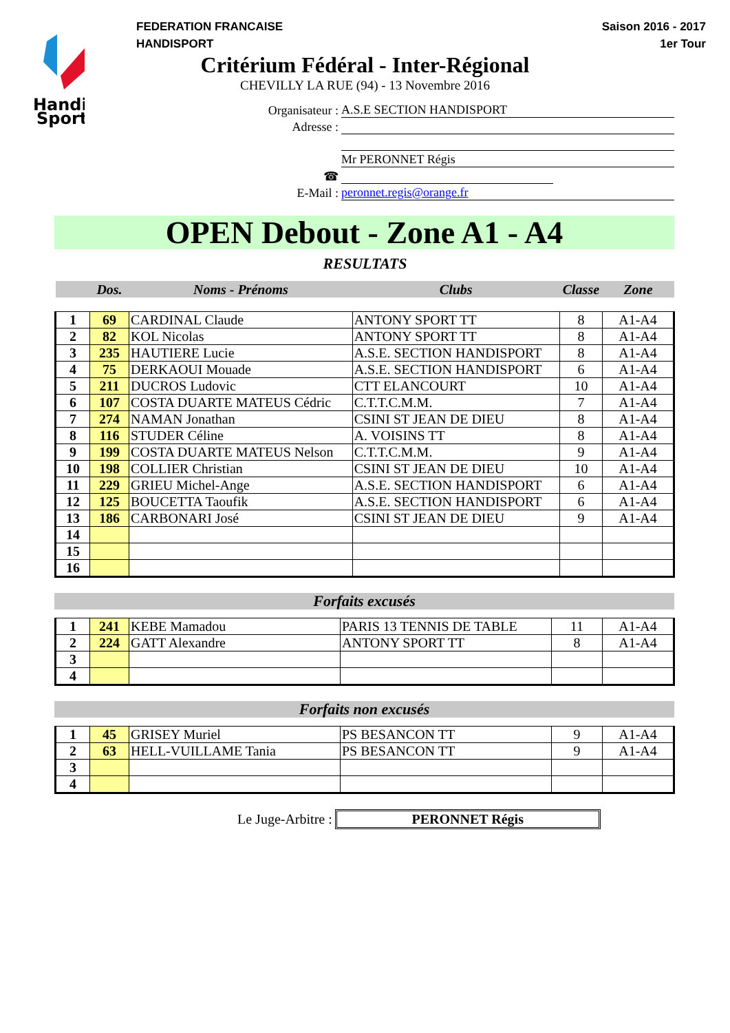Handi
Sport
FEDERATION FRANCAISE
HANDISPORT
Saison 2016 - 2017
1er Tour
Critérium Fédéral - Inter-Régional
CHEVILLY LA RUE (94) - 13 Novembre 2016
Organisateur : A.S.E SECTION HANDISPORT
Adresse :
Mr PERONNET Régis
☎
E-Mail : peronnet.regis@orange.fr
OPEN Debout - Zone A1 - A4
RESULTATS
| | Dos. | Noms - Prénoms | Clubs | Classe | Zone |
| 1 | 69 | CARDINAL Claude | ANTONY SPORT TT | 8 | A1-A4 |
| 2 | 82 | KOL Nicolas | ANTONY SPORT TT | 8 | A1-A4 |
| 3 | 235 | HAUTIERE Lucie | A.S.E. SECTION HANDISPORT | 8 | A1-A4 |
| 4 | 75 | DERKAOUI Mouade | A.S.E. SECTION HANDISPORT | 6 | A1-A4 |
| 5 | 211 | DUCROS Ludovic | CTT ELANCOURT | 10 | A1-A4 |
| 6 | 107 | COSTA DUARTE MATEUS Cédric | C.T.T.C.M.M. | 7 | A1-A4 |
| 7 | 274 | NAMAN Jonathan | CSINI ST JEAN DE DIEU | 8 | A1-A4 |
| 8 | 116 | STUDER Céline | A. VOISINS TT | 8 | A1-A4 |
| 9 | 199 | COSTA DUARTE MATEUS Nelson | C.T.T.C.M.M. | 9 | A1-A4 |
| 10 | 198 | COLLIER Christian | CSINI ST JEAN DE DIEU | 10 | A1-A4 |
| 11 | 229 | GRIEU Michel-Ange | A.S.E. SECTION HANDISPORT | 6 | A1-A4 |
| 12 | 125 | BOUCETTA Taoufik | A.S.E. SECTION HANDISPORT | 6 | A1-A4 |
| 13 | 186 | CARBONARI José | CSINI ST JEAN DE DIEU | 9 | A1-A4 |
| 14 | | | | | |
| 15 | | | | | |
| 16 | | | | | |
Forfaits excusés
| 1 | 241 | KEBE Mamadou | PARIS 13 TENNIS DE TABLE | 11 | A1-A4 |
| 2 | 224 | GATT Alexandre | ANTONY SPORT TT | 8 | A1-A4 |
| 3 | | | | | |
| 4 | | | | | |
Forfaits non excusés
| 1 | 45 | GRISEY Muriel | PS BESANCON TT | 9 | A1-A4 |
| 2 | 63 | HELL-VUILLAME Tania | PS BESANCON TT | 9 | A1-A4 |
| 3 | | | | | |
| 4 | | | | | |
Le Juge-Arbitre : PERONNET Régis